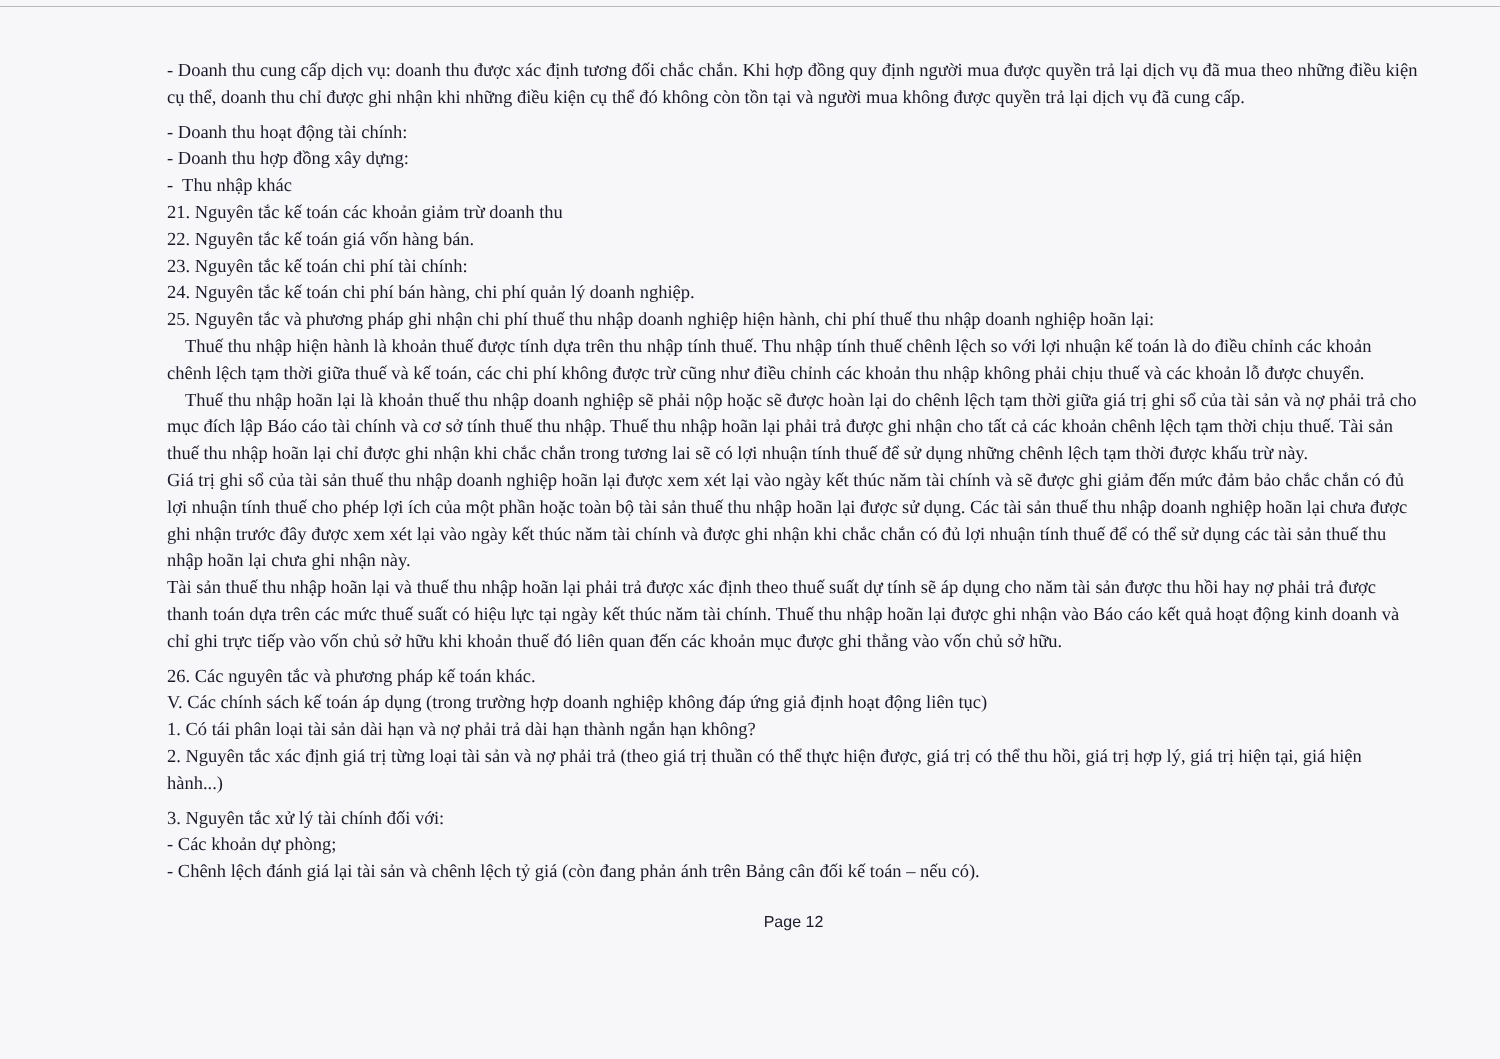- Doanh thu cung cấp dịch vụ: doanh thu được xác định tương đối chắc chắn. Khi hợp đồng quy định người mua được quyền trả lại dịch vụ đã mua theo những điều kiện cụ thể, doanh thu chỉ được ghi nhận khi những điều kiện cụ thể đó không còn tồn tại và người mua không được quyền trả lại dịch vụ đã cung cấp.
- Doanh thu hoạt động tài chính:
- Doanh thu hợp đồng xây dựng:
- Thu nhập khác
21. Nguyên tắc kế toán các khoản giảm trừ doanh thu
22. Nguyên tắc kế toán giá vốn hàng bán.
23. Nguyên tắc kế toán chi phí tài chính:
24. Nguyên tắc kế toán chi phí bán hàng, chi phí quản lý doanh nghiệp.
25. Nguyên tắc và phương pháp ghi nhận chi phí thuế thu nhập doanh nghiệp hiện hành, chi phí thuế thu nhập doanh nghiệp hoãn lại:
Thuế thu nhập hiện hành là khoản thuế được tính dựa trên thu nhập tính thuế. Thu nhập tính thuế chênh lệch so với lợi nhuận kế toán là do điều chỉnh các khoản chênh lệch tạm thời giữa thuế và kế toán, các chi phí không được trừ cũng như điều chỉnh các khoản thu nhập không phải chịu thuế và các khoản lỗ được chuyển.
Thuế thu nhập hoãn lại là khoản thuế thu nhập doanh nghiệp sẽ phải nộp hoặc sẽ được hoàn lại do chênh lệch tạm thời giữa giá trị ghi sổ của tài sản và nợ phải trả cho mục đích lập Báo cáo tài chính và cơ sở tính thuế thu nhập. Thuế thu nhập hoãn lại phải trả được ghi nhận cho tất cả các khoản chênh lệch tạm thời chịu thuế. Tài sản thuế thu nhập hoãn lại chỉ được ghi nhận khi chắc chắn trong tương lai sẽ có lợi nhuận tính thuế để sử dụng những chênh lệch tạm thời được khấu trừ này.
Giá trị ghi sổ của tài sản thuế thu nhập doanh nghiệp hoãn lại được xem xét lại vào ngày kết thúc năm tài chính và sẽ được ghi giảm đến mức đảm bảo chắc chắn có đủ lợi nhuận tính thuế cho phép lợi ích của một phần hoặc toàn bộ tài sản thuế thu nhập hoãn lại được sử dụng. Các tài sản thuế thu nhập doanh nghiệp hoãn lại chưa được ghi nhận trước đây được xem xét lại vào ngày kết thúc năm tài chính và được ghi nhận khi chắc chắn có đủ lợi nhuận tính thuế để có thể sử dụng các tài sản thuế thu nhập hoãn lại chưa ghi nhận này.
Tài sản thuế thu nhập hoãn lại và thuế thu nhập hoãn lại phải trả được xác định theo thuế suất dự tính sẽ áp dụng cho năm tài sản được thu hồi hay nợ phải trả được thanh toán dựa trên các mức thuế suất có hiệu lực tại ngày kết thúc năm tài chính. Thuế thu nhập hoãn lại được ghi nhận vào Báo cáo kết quả hoạt động kinh doanh và chỉ ghi trực tiếp vào vốn chủ sở hữu khi khoản thuế đó liên quan đến các khoản mục được ghi thẳng vào vốn chủ sở hữu.
26. Các nguyên tắc và phương pháp kế toán khác.
V. Các chính sách kế toán áp dụng (trong trường hợp doanh nghiệp không đáp ứng giả định hoạt động liên tục)
1. Có tái phân loại tài sản dài hạn và nợ phải trả dài hạn thành ngắn hạn không?
2. Nguyên tắc xác định giá trị từng loại tài sản và nợ phải trả (theo giá trị thuần có thể thực hiện được, giá trị có thể thu hồi, giá trị hợp lý, giá trị hiện tại, giá hiện hành...)
3. Nguyên tắc xử lý tài chính đối với:
- Các khoản dự phòng;
- Chênh lệch đánh giá lại tài sản và chênh lệch tỷ giá (còn đang phản ánh trên Bảng cân đối kế toán – nếu có).
Page 12